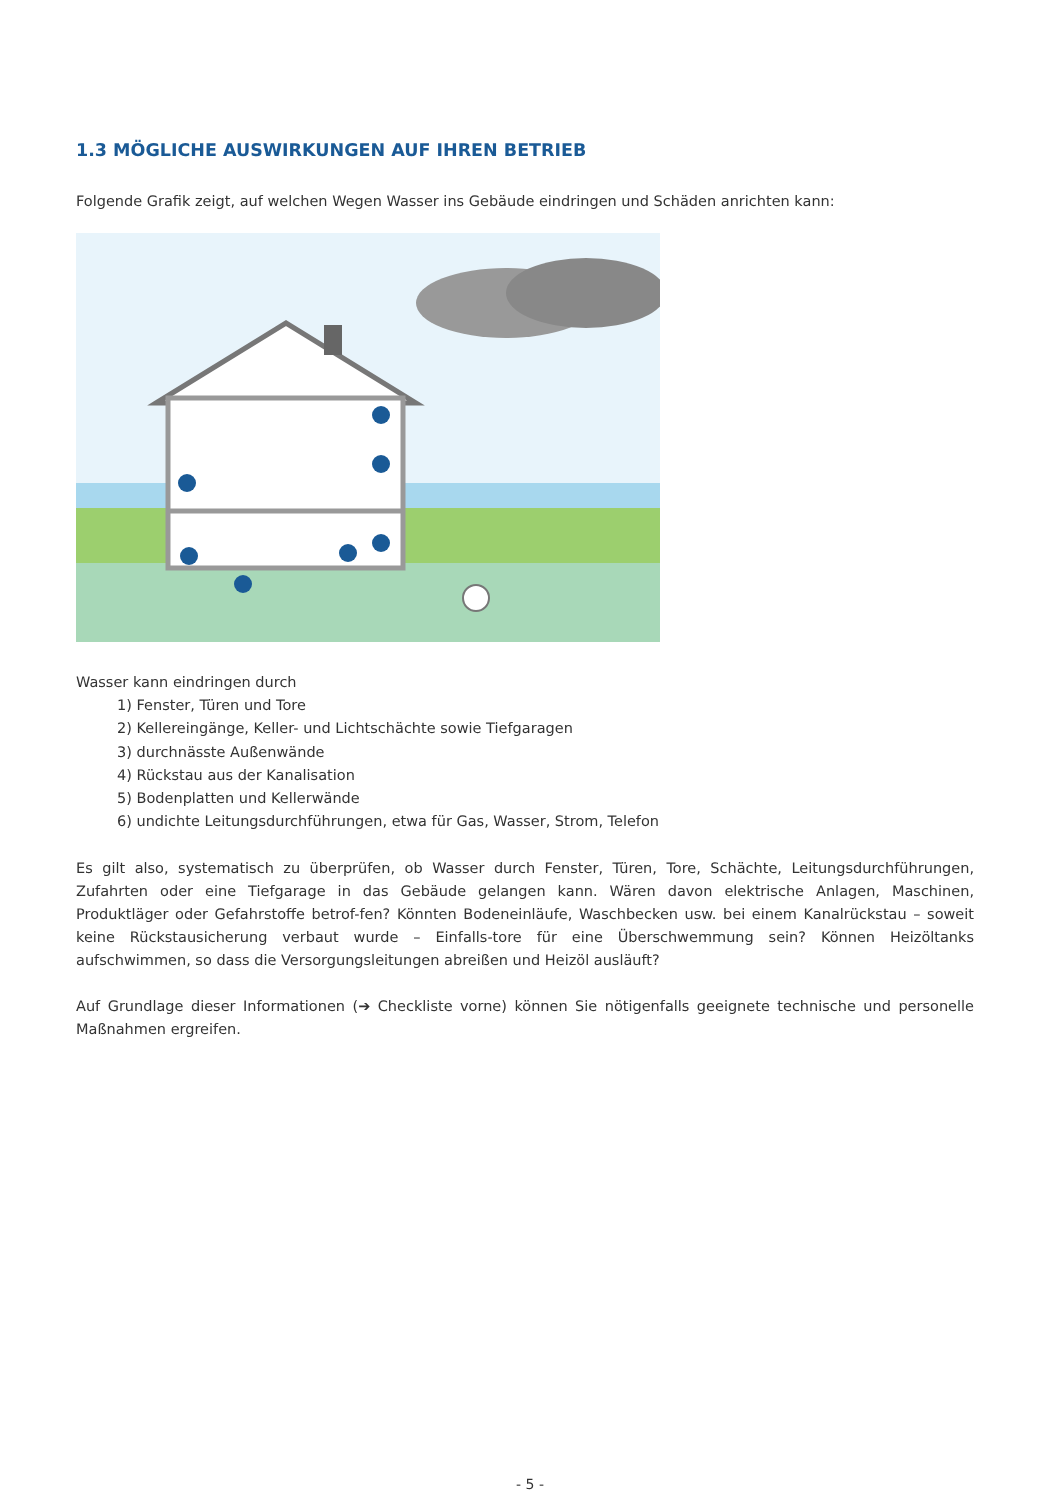1.3 MÖGLICHE AUSWIRKUNGEN AUF IHREN BETRIEB
Folgende Grafik zeigt, auf welchen Wegen Wasser ins Gebäude eindringen und Schäden anrichten kann:
Wasser kann eindringen durch
1) Fenster, Türen und Tore
2) Kellereingänge, Keller- und Lichtschächte sowie Tiefgaragen
3) durchnässte Außenwände
4) Rückstau aus der Kanalisation
5) Bodenplatten und Kellerwände
6) undichte Leitungsdurchführungen, etwa für Gas, Wasser, Strom, Telefon
Es gilt also, systematisch zu überprüfen, ob Wasser durch Fenster, Türen, Tore, Schächte, Leitungsdurchführungen, Zufahrten oder eine Tiefgarage in das Gebäude gelangen kann. Wären davon elektrische Anlagen, Maschinen, Produktläger oder Gefahrstoffe betrof-fen? Könnten Bodeneinläufe, Waschbecken usw. bei einem Kanalrückstau – soweit keine Rückstausicherung verbaut wurde – Einfalls-tore für eine Überschwemmung sein? Können Heizöltanks aufschwimmen, so dass die Versorgungsleitungen abreißen und Heizöl ausläuft?
Auf Grundlage dieser Informationen (➔ Checkliste vorne) können Sie nötigenfalls geeignete technische und personelle Maßnahmen ergreifen.
- 5 -